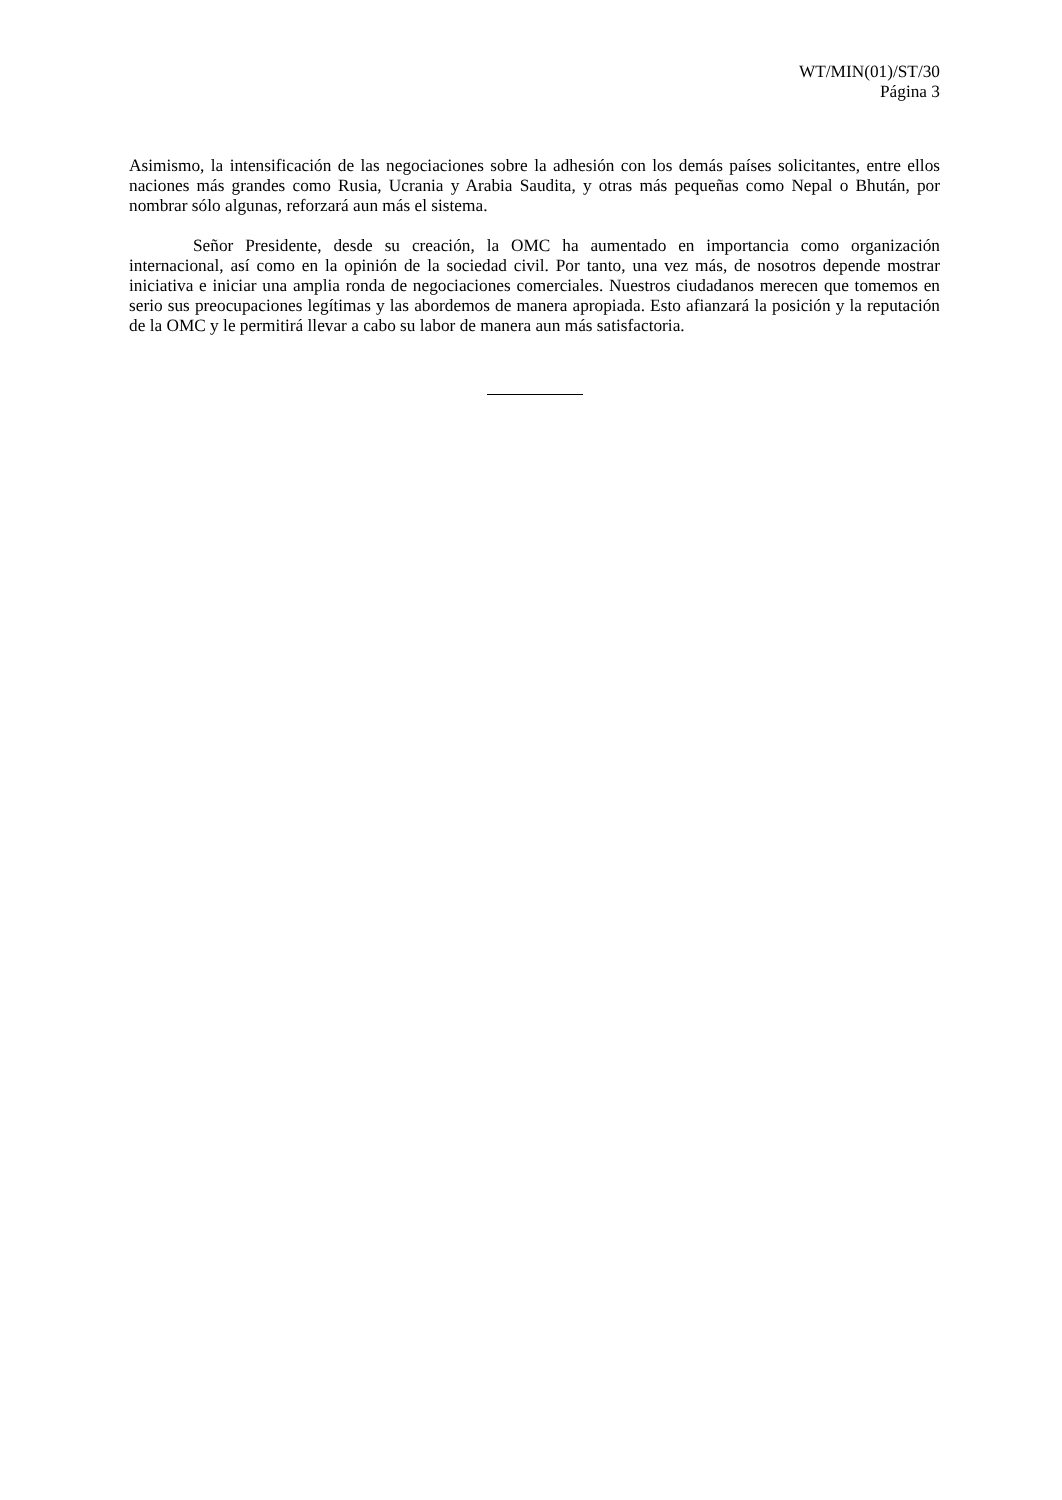WT/MIN(01)/ST/30
Página 3
Asimismo, la intensificación de las negociaciones sobre la adhesión con los demás países solicitantes, entre ellos naciones más grandes como Rusia, Ucrania y Arabia Saudita, y otras más pequeñas como Nepal o Bhután, por nombrar sólo algunas, reforzará aun más el sistema.
Señor Presidente, desde su creación, la OMC ha aumentado en importancia como organización internacional, así como en la opinión de la sociedad civil. Por tanto, una vez más, de nosotros depende mostrar iniciativa e iniciar una amplia ronda de negociaciones comerciales. Nuestros ciudadanos merecen que tomemos en serio sus preocupaciones legítimas y las abordemos de manera apropiada. Esto afianzará la posición y la reputación de la OMC y le permitirá llevar a cabo su labor de manera aun más satisfactoria.